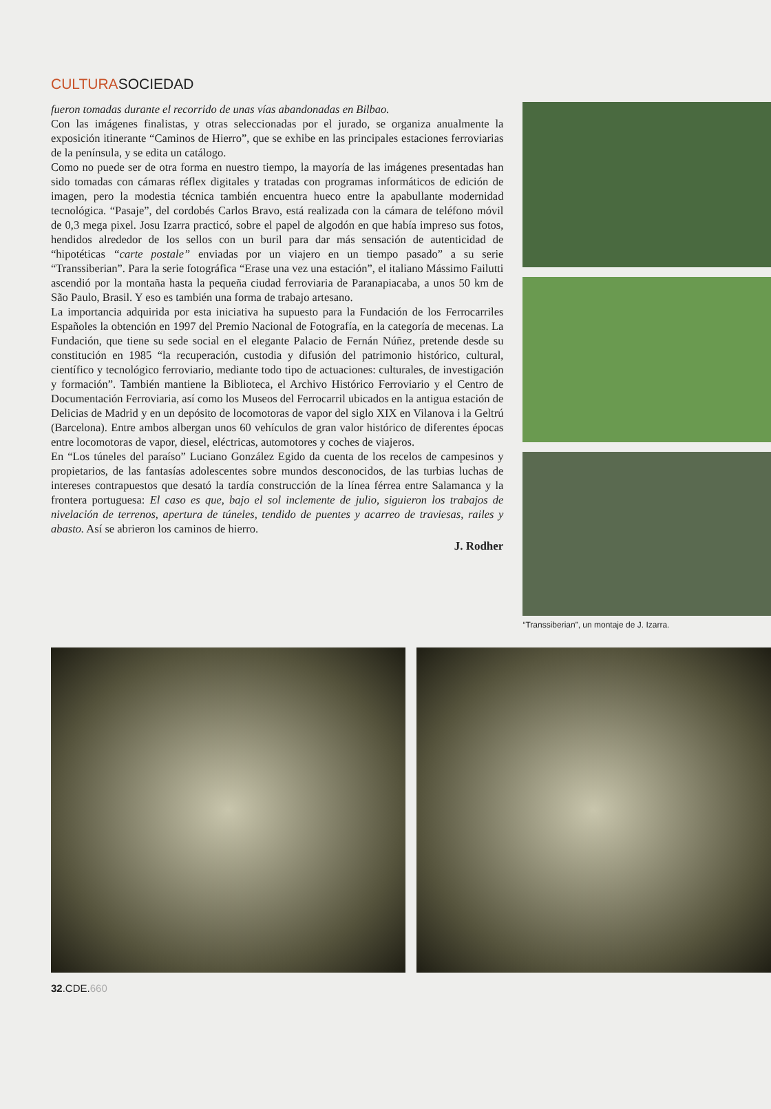CULTURASOCIEDAD
fueron tomadas durante el recorrido de unas vías abandonadas en Bilbao.
Con las imágenes finalistas, y otras seleccionadas por el jurado, se organiza anualmente la exposición itinerante “Caminos de Hierro”, que se exhibe en las principales estaciones ferroviarias de la península, y se edita un catálogo.
Como no puede ser de otra forma en nuestro tiempo, la mayoría de las imágenes presentadas han sido tomadas con cámaras réflex digitales y tratadas con programas informáticos de edición de imagen, pero la modestia técnica también encuentra hueco entre la apabullante modernidad tecnológica. “Pasaje”, del cordobés Carlos Bravo, está realizada con la cámara de teléfono móvil de 0,3 mega pixel. Josu Izarra practicó, sobre el papel de algodón en que había impreso sus fotos, hendidos alrededor de los sellos con un buril para dar más sensación de autenticidad de “hipotéticas “carte postale” enviadas por un viajero en un tiempo pasado” a su serie “Transsiberian”. Para la serie fotográfica “Erase una vez una estación”, el italiano Mássimo Failutti ascendió por la montaña hasta la pequeña ciudad ferroviaria de Paranapiacaba, a unos 50 km de São Paulo, Brasil. Y eso es también una forma de trabajo artesano.
La importancia adquirida por esta iniciativa ha supuesto para la Fundación de los Ferrocarriles Españoles la obtención en 1997 del Premio Nacional de Fotografía, en la categoría de mecenas. La Fundación, que tiene su sede social en el elegante Palacio de Fernán Núñez, pretende desde su constitución en 1985 “la recuperación, custodia y difusión del patrimonio histórico, cultural, científico y tecnológico ferroviario, mediante todo tipo de actuaciones: culturales, de investigación y formación”. También mantiene la Biblioteca, el Archivo Histórico Ferroviario y el Centro de Documentación Ferroviaria, así como los Museos del Ferrocarril ubicados en la antigua estación de Delicias de Madrid y en un depósito de locomotoras de vapor del siglo XIX en Vilanova i la Geltrú (Barcelona). Entre ambos albergan unos 60 vehículos de gran valor histórico de diferentes épocas entre locomotoras de vapor, diesel, eléctricas, automotores y coches de viajeros.
En “Los túneles del paraíso” Luciano González Egido da cuenta de los recelos de campesinos y propietarios, de las fantasías adolescentes sobre mundos desconocidos, de las turbias luchas de intereses contrapuestos que desató la tardía construcción de la línea férrea entre Salamanca y la frontera portuguesa: El caso es que, bajo el sol inclemente de julio, siguieron los trabajos de nivelación de terrenos, apertura de túneles, tendido de puentes y acarreo de traviesas, railes y abasto. Así se abrieron los caminos de hierro.
J. Rodher
“Transsiberian”, un montaje de J. Izarra.
32.CDE.660